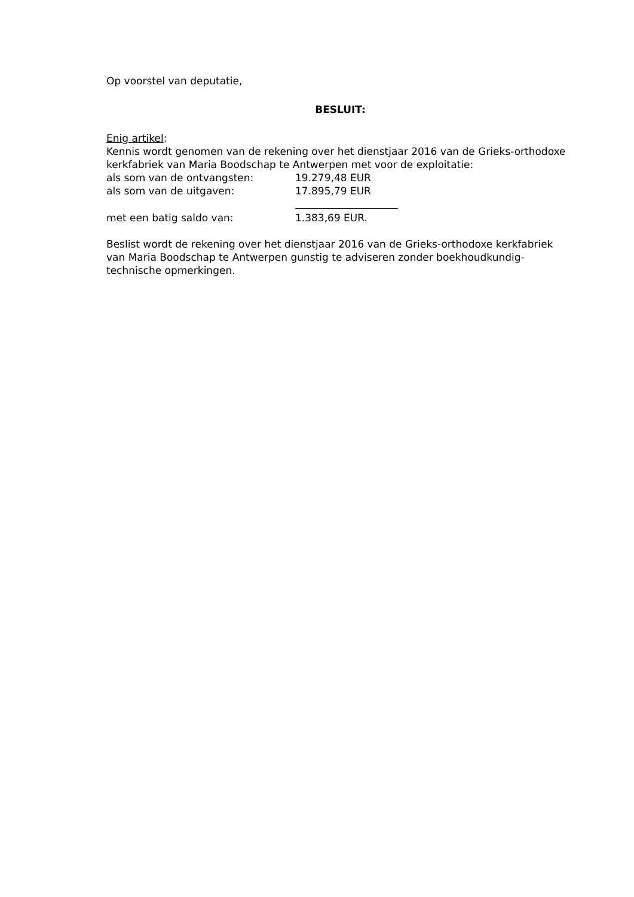Op voorstel van deputatie,
BESLUIT:
Enig artikel:
Kennis wordt genomen van de rekening over het dienstjaar 2016 van de Grieks-orthodoxe kerkfabriek van Maria Boodschap te Antwerpen met voor de exploitatie:
als som van de ontvangsten: 19.279,48 EUR
als som van de uitgaven: 17.895,79 EUR
met een batig saldo van: 1.383,69 EUR.
Beslist wordt de rekening over het dienstjaar 2016 van de Grieks-orthodoxe kerkfabriek van Maria Boodschap te Antwerpen gunstig te adviseren zonder boekhoudkundig-technische opmerkingen.